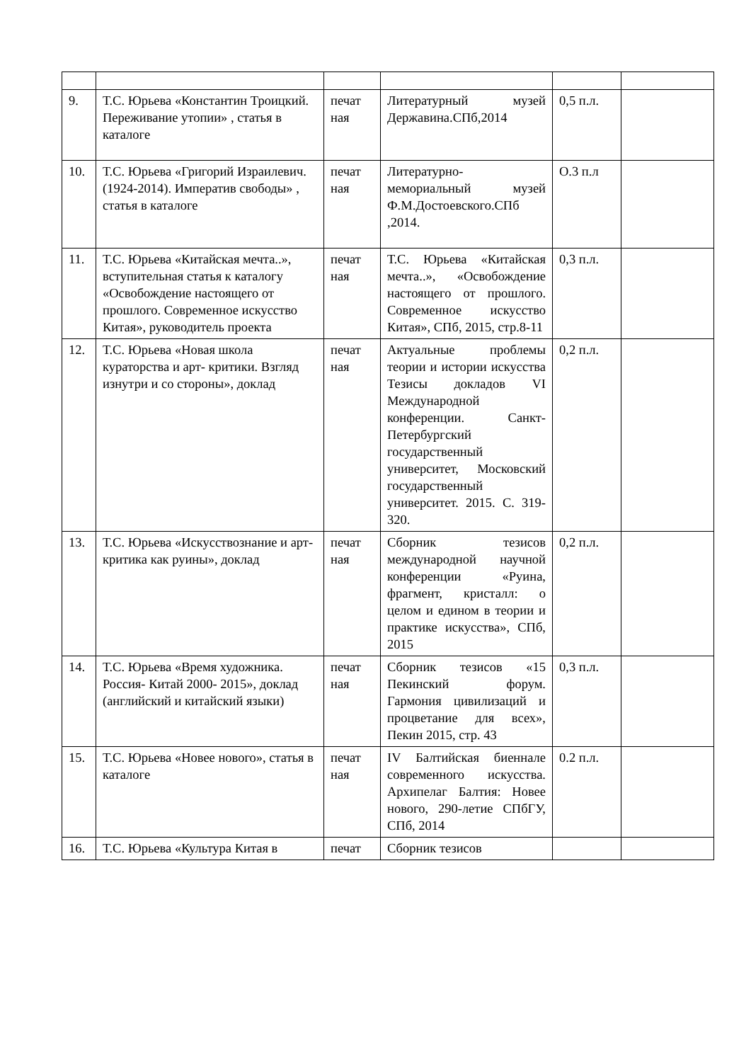| 9. | Т.С. Юрьева «Константин Троицкий. Переживание утопии» , статья в каталоге | печат ная | Литературный музей Державина.СПб,2014 | 0,5 п.л. | |
| 10. | Т.С. Юрьева «Григорий Израилевич.(1924-2014). Императив свободы» , статья в каталоге | печат ная | Литературно-мемориальный музей Ф.М.Достоевского.СПб ,2014. | О.3 п.л | |
| 11. | Т.С. Юрьева «Китайская мечта..», вступительная статья к каталогу «Освобождение настоящего от прошлого. Современное искусство Китая», руководитель проекта | печат ная | Т.С. Юрьева «Китайская мечта..», «Освобождение настоящего от прошлого. Современное искусство Китая», СПб, 2015, стр.8-11 | 0,3 п.л. | |
| 12. | Т.С. Юрьева «Новая школа кураторства и арт- критики. Взгляд изнутри и со стороны», доклад | печат ная | Актуальные проблемы теории и истории искусства Тезисы докладов VI Международной конференции. Санкт-Петербургский государственный университет, Московский государственный университет. 2015. С. 319-320. | 0,2 п.л. | |
| 13. | Т.С. Юрьева «Искусствознание и арт- критика как руины», доклад | печат ная | Сборник тезисов международной научной конференции «Руина, фрагмент, кристалл: о целом и едином в теории и практике искусства», СПб, 2015 | 0,2 п.л. | |
| 14. | Т.С. Юрьева «Время художника. Россия- Китай 2000- 2015», доклад (английский и китайский языки) | печат ная | Сборник тезисов «15 Пекинский форум. Гармония цивилизаций и процветание для всех», Пекин 2015, стр. 43 | 0,3 п.л. | |
| 15. | Т.С. Юрьева «Новее нового», статья в каталоге | печат ная | IV Балтийская биеннале современного искусства. Архипелаг Балтия: Новее нового, 290-летие СПбГУ, СПб, 2014 | 0.2 п.л. | |
| 16. | Т.С. Юрьева «Культура Китая в | печат | Сборник тезисов | | |